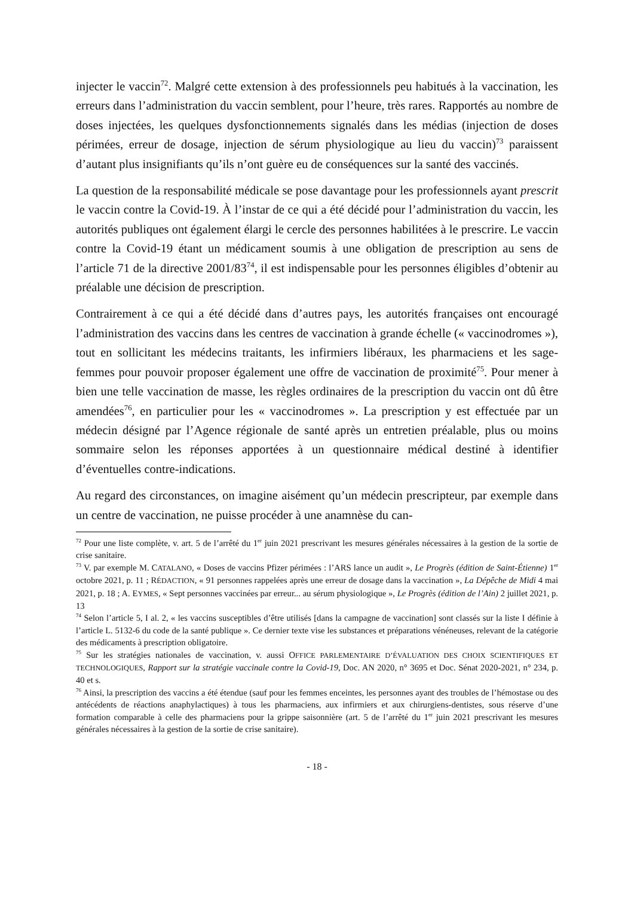injecter le vaccin<sup>72</sup>. Malgré cette extension à des professionnels peu habitués à la vaccination, les erreurs dans l’administration du vaccin semblent, pour l’heure, très rares. Rapportés au nombre de doses injectées, les quelques dysfonctionnements signalés dans les médias (injection de doses périmées, erreur de dosage, injection de sérum physiologique au lieu du vaccin)<sup>73</sup> paraissent d’autant plus insignifiants qu’ils n’ont guère eu de conséquences sur la santé des vaccinés.
La question de la responsabilité médicale se pose davantage pour les professionnels ayant prescrit le vaccin contre la Covid-19. À l’instar de ce qui a été décidé pour l’administration du vaccin, les autorités publiques ont également élargi le cercle des personnes habilitées à le prescrire. Le vaccin contre la Covid-19 étant un médicament soumis à une obligation de prescription au sens de l’article 71 de la directive 2001/83<sup>74</sup>, il est indispensable pour les personnes éligibles d’obtenir au préalable une décision de prescription.
Contrairement à ce qui a été décidé dans d’autres pays, les autorités françaises ont encouragé l’administration des vaccins dans les centres de vaccination à grande échelle (« vaccinodromes »), tout en sollicitant les médecins traitants, les infirmiers libéraux, les pharmaciens et les sage-femmes pour pouvoir proposer également une offre de vaccination de proximité<sup>75</sup>. Pour mener à bien une telle vaccination de masse, les règles ordinaires de la prescription du vaccin ont dû être amendées<sup>76</sup>, en particulier pour les « vaccinodromes ». La prescription y est effectuée par un médecin désigné par l’Agence régionale de santé après un entretien préalable, plus ou moins sommaire selon les réponses apportées à un questionnaire médical destiné à identifier d’éventuelles contre-indications.
Au regard des circonstances, on imagine aisément qu’un médecin prescripteur, par exemple dans un centre de vaccination, ne puisse procéder à une anamnèse du can-
<sup>72</sup> Pour une liste complète, v. art. 5 de l’arrêté du 1<sup>er</sup> juin 2021 prescrivant les mesures générales nécessaires à la gestion de la sortie de crise sanitaire.
<sup>73</sup> V. par exemple M. CATALANO, « Doses de vaccins Pfizer périmées : l’ARS lance un audit », Le Progrès (édition de Saint-Étienne) 1<sup>er</sup> octobre 2021, p. 11 ; RÉDACTION, « 91 personnes rappelées après une erreur de dosage dans la vaccination », La Dépêche de Midi 4 mai 2021, p. 18 ; A. EYMES, « Sept personnes vaccinées par erreur... au sérum physiologique », Le Progrès (édition de l’Ain) 2 juillet 2021, p. 13
<sup>74</sup> Selon l’article 5, I al. 2, « les vaccins susceptibles d’être utilisés [dans la campagne de vaccination] sont classés sur la liste I définie à l’article L. 5132-6 du code de la santé publique ». Ce dernier texte vise les substances et préparations vénéneuses, relevant de la catégorie des médicaments à prescription obligatoire.
<sup>75</sup> Sur les stratégies nationales de vaccination, v. aussi OFFICE PARLEMENTAIRE D’ÉVALUATION DES CHOIX SCIENTIFIQUES ET TECHNOLOGIQUES, Rapport sur la stratégie vaccinale contre la Covid-19, Doc. AN 2020, n° 3695 et Doc. Sénat 2020-2021, n° 234, p. 40 et s.
<sup>76</sup> Ainsi, la prescription des vaccins a été étendue (sauf pour les femmes enceintes, les personnes ayant des troubles de l’hémostase ou des antécédents de réactions anaphylactiques) à tous les pharmaciens, aux infirmiers et aux chirurgiens-dentistes, sous réserve d’une formation comparable à celle des pharmaciens pour la grippe saisonnière (art. 5 de l’arrêté du 1<sup>er</sup> juin 2021 prescrivant les mesures générales nécessaires à la gestion de la sortie de crise sanitaire).
- 18 -